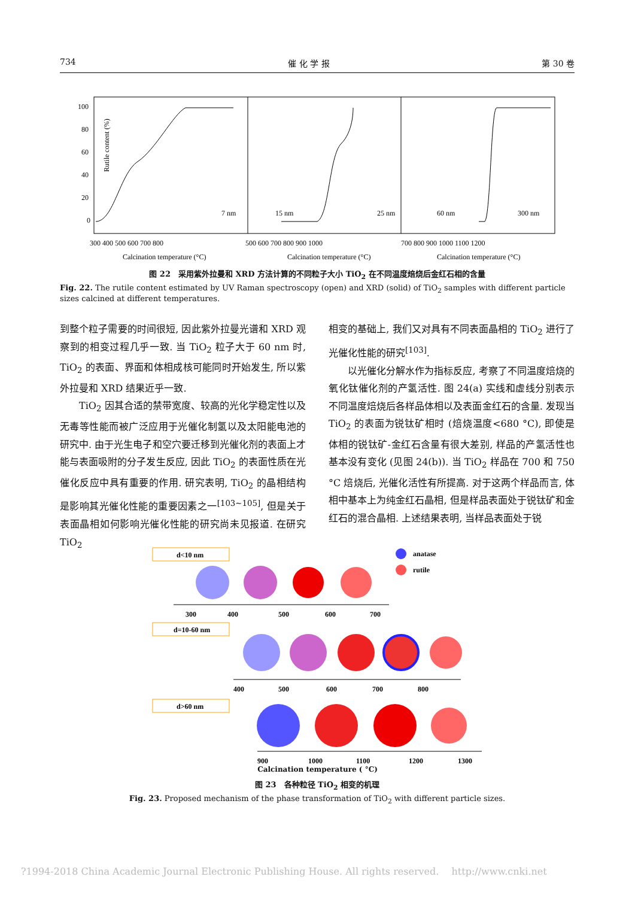734 催 化 学 报 第 30 卷
100
80
60
40
20
0
Rutile content (%)
7 nm
15 nm
25 nm
60 nm
300 nm
300 400 500 600 700 800
500 600 700 800 900 1000
700 800 900 1000 1100 1200
Calcination temperature (°C)
Calcination temperature (°C)
Calcination temperature (°C)
图 22　采用紫外拉曼和 XRD 方法计算的不同粒子大小 TiO<sub>2</sub> 在不同温度焙烧后金红石相的含量
Fig. 22. The rutile content estimated by UV Raman spectroscopy (open) and XRD (solid) of TiO<sub>2</sub> samples with different particle sizes calcined at different temperatures.
到整个粒子需要的时间很短, 因此紫外拉曼光谱和 XRD 观察到的相变过程几乎一致. 当 TiO<sub>2</sub> 粒子大于 60 nm 时, TiO<sub>2</sub> 的表面、界面和体相成核可能同时开始发生, 所以紫外拉曼和 XRD 结果近乎一致.
　　TiO<sub>2</sub> 因其合适的禁带宽度、较高的光化学稳定性以及无毒等性能而被广泛应用于光催化制氢以及太阳能电池的研究中. 由于光生电子和空穴要迁移到光催化剂的表面上才能与表面吸附的分子发生反应, 因此 TiO<sub>2</sub> 的表面性质在光催化反应中具有重要的作用. 研究表明, TiO<sub>2</sub> 的晶相结构是影响其光催化性能的重要因素之一<sup>[103~105]</sup>, 但是关于表面晶相如何影响光催化性能的研究尚未见报道. 在研究 TiO<sub>2</sub>
相变的基础上, 我们又对具有不同表面晶相的 TiO<sub>2</sub> 进行了光催化性能的研究<sup>[103]</sup>.
　　以光催化分解水作为指标反应, 考察了不同温度焙烧的氧化钛催化剂的产氢活性. 图 24(a) 实线和虚线分别表示不同温度焙烧后各样品体相以及表面金红石的含量. 发现当 TiO<sub>2</sub> 的表面为锐钛矿相时 (焙烧温度<680 °C), 即使是体相的锐钛矿-金红石含量有很大差别, 样品的产氢活性也基本没有变化 (见图 24(b)). 当 TiO<sub>2</sub> 样品在 700 和 750 °C 焙烧后, 光催化活性有所提高. 对于这两个样品而言, 体相中基本上为纯金红石晶相, 但是样品表面处于锐钛矿和金红石的混合晶相. 上述结果表明, 当样品表面处于锐
d<10 nm
anatase
rutile
300
400
500
600
700
d=10-60 nm
400
500
600
700
800
d>60 nm
900
1000
1100
1200
1300
Calcination temperature ( °C)
图 23　各种粒径 TiO<sub>2</sub> 相变的机理
Fig. 23. Proposed mechanism of the phase transformation of TiO<sub>2</sub> with different particle sizes.
?1994-2018 China Academic Journal Electronic Publishing House. All rights reserved.　 http://www.cnki.net